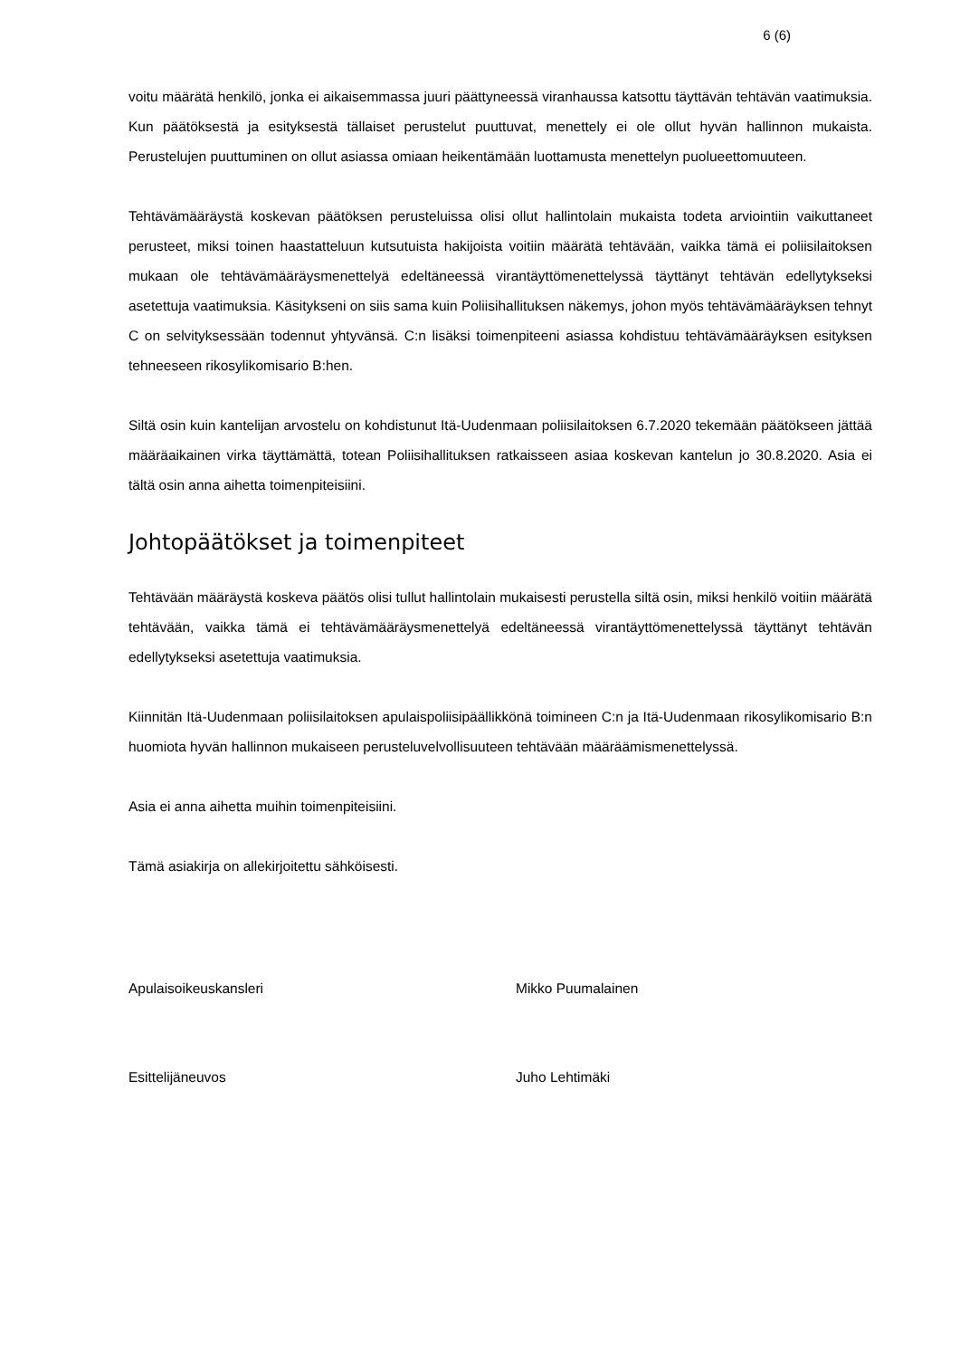6 (6)
voitu määrätä henkilö, jonka ei aikaisemmassa juuri päättyneessä viranhaussa katsottu täyttävän tehtävän vaatimuksia. Kun päätöksestä ja esityksestä tällaiset perustelut puuttuvat, menettely ei ole ollut hyvän hallinnon mukaista. Perustelujen puuttuminen on ollut asiassa omiaan heikentämään luottamusta menettelyn puolueettomuuteen.
Tehtävämääräystä koskevan päätöksen perusteluissa olisi ollut hallintolain mukaista todeta arviointiin vaikuttaneet perusteet, miksi toinen haastatteluun kutsutuista hakijoista voitiin määrätä tehtävään, vaikka tämä ei poliisilaitoksen mukaan ole tehtävämääräysmenettelyä edeltäneessä virantäyttömenettelyssä täyttänyt tehtävän edellytykseksi asetettuja vaatimuksia. Käsitykseni on siis sama kuin Poliisihallituksen näkemys, johon myös tehtävämääräyksen tehnyt C on selvityksessään todennut yhtyvänsä. C:n lisäksi toimenpiteeni asiassa kohdistuu tehtävämääräyksen esityksen tehneeseen rikosylikomisario B:hen.
Siltä osin kuin kantelijan arvostelu on kohdistunut Itä-Uudenmaan poliisilaitoksen 6.7.2020 tekemään päätökseen jättää määräaikainen virka täyttämättä, totean Poliisihallituksen ratkaisseen asiaa koskevan kantelun jo 30.8.2020. Asia ei tältä osin anna aihetta toimenpiteisiini.
Johtopäätökset ja toimenpiteet
Tehtävään määräystä koskeva päätös olisi tullut hallintolain mukaisesti perustella siltä osin, miksi henkilö voitiin määrätä tehtävään, vaikka tämä ei tehtävämääräysmenettelyä edeltäneessä virantäyttömenettelyssä täyttänyt tehtävän edellytykseksi asetettuja vaatimuksia.
Kiinnitän Itä-Uudenmaan poliisilaitoksen apulaispoliisipäällikkönä toimineen C:n ja Itä-Uudenmaan rikosylikomisario B:n huomiota hyvän hallinnon mukaiseen perusteluvelvollisuuteen tehtävään määräämismenettelyssä.
Asia ei anna aihetta muihin toimenpiteisiini.
Tämä asiakirja on allekirjoitettu sähköisesti.
Apulaisoikeuskansleri Mikko Puumalainen
Esittelijäneuvos Juho Lehtimäki